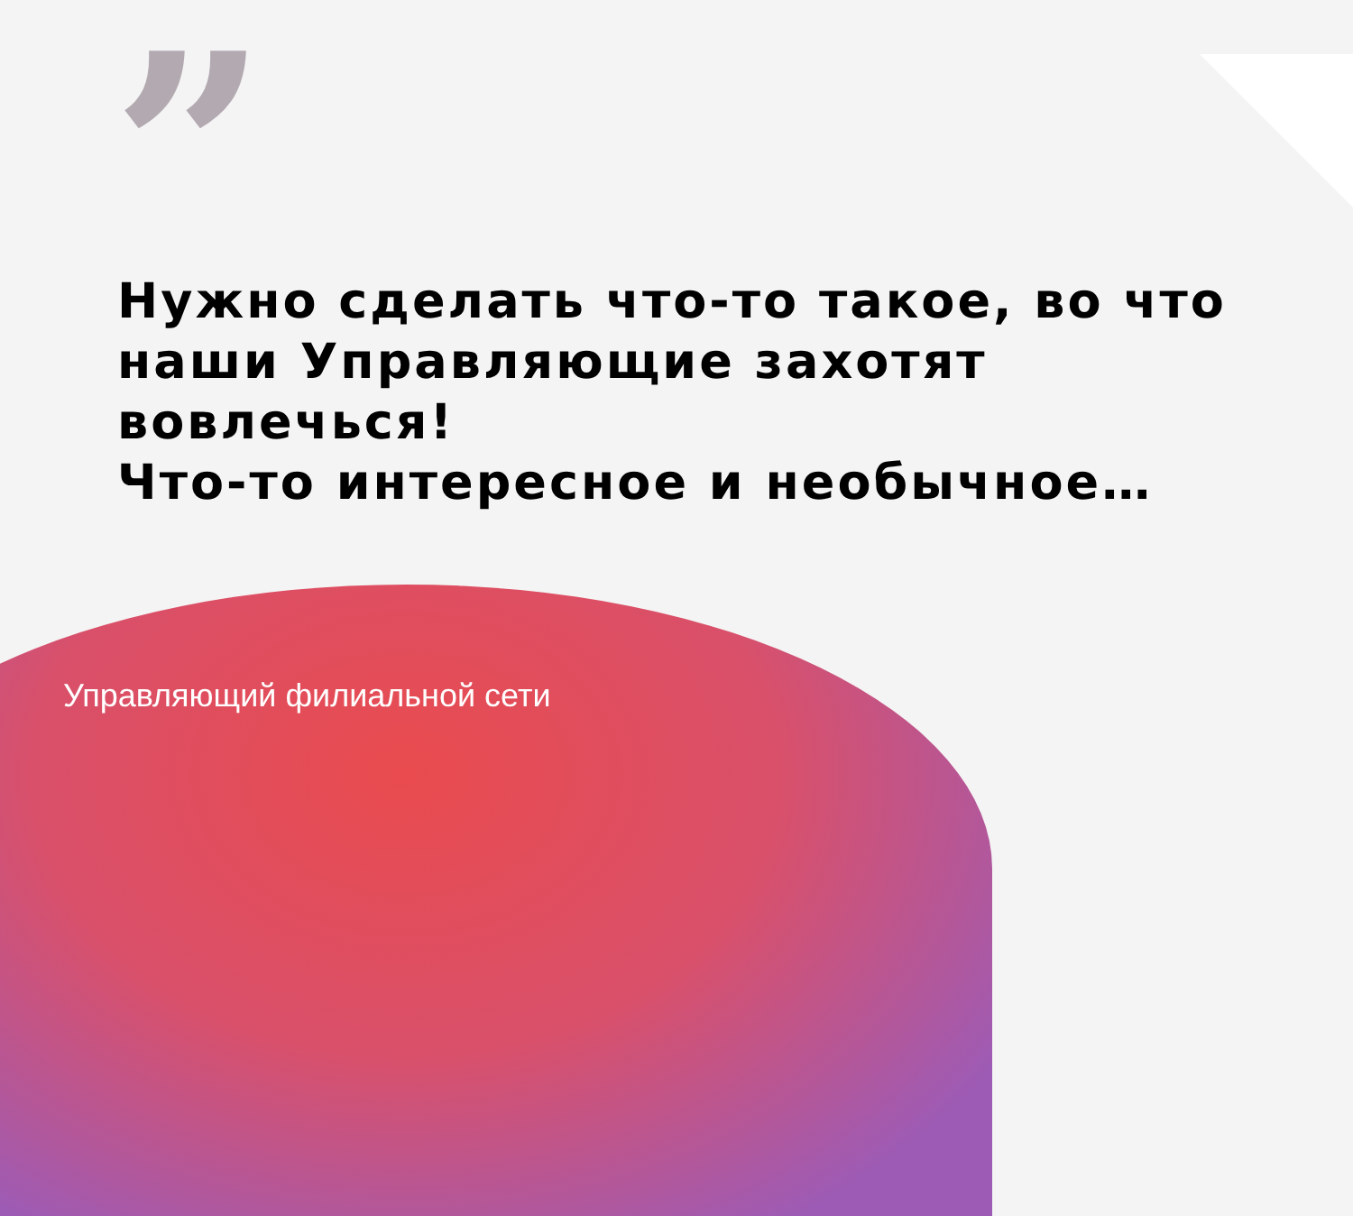”
Нужно сделать что-то такое, во что
наши Управляющие захотят
вовлечься!
Что-то интересное и необычное…
Управляющий филиальной сети